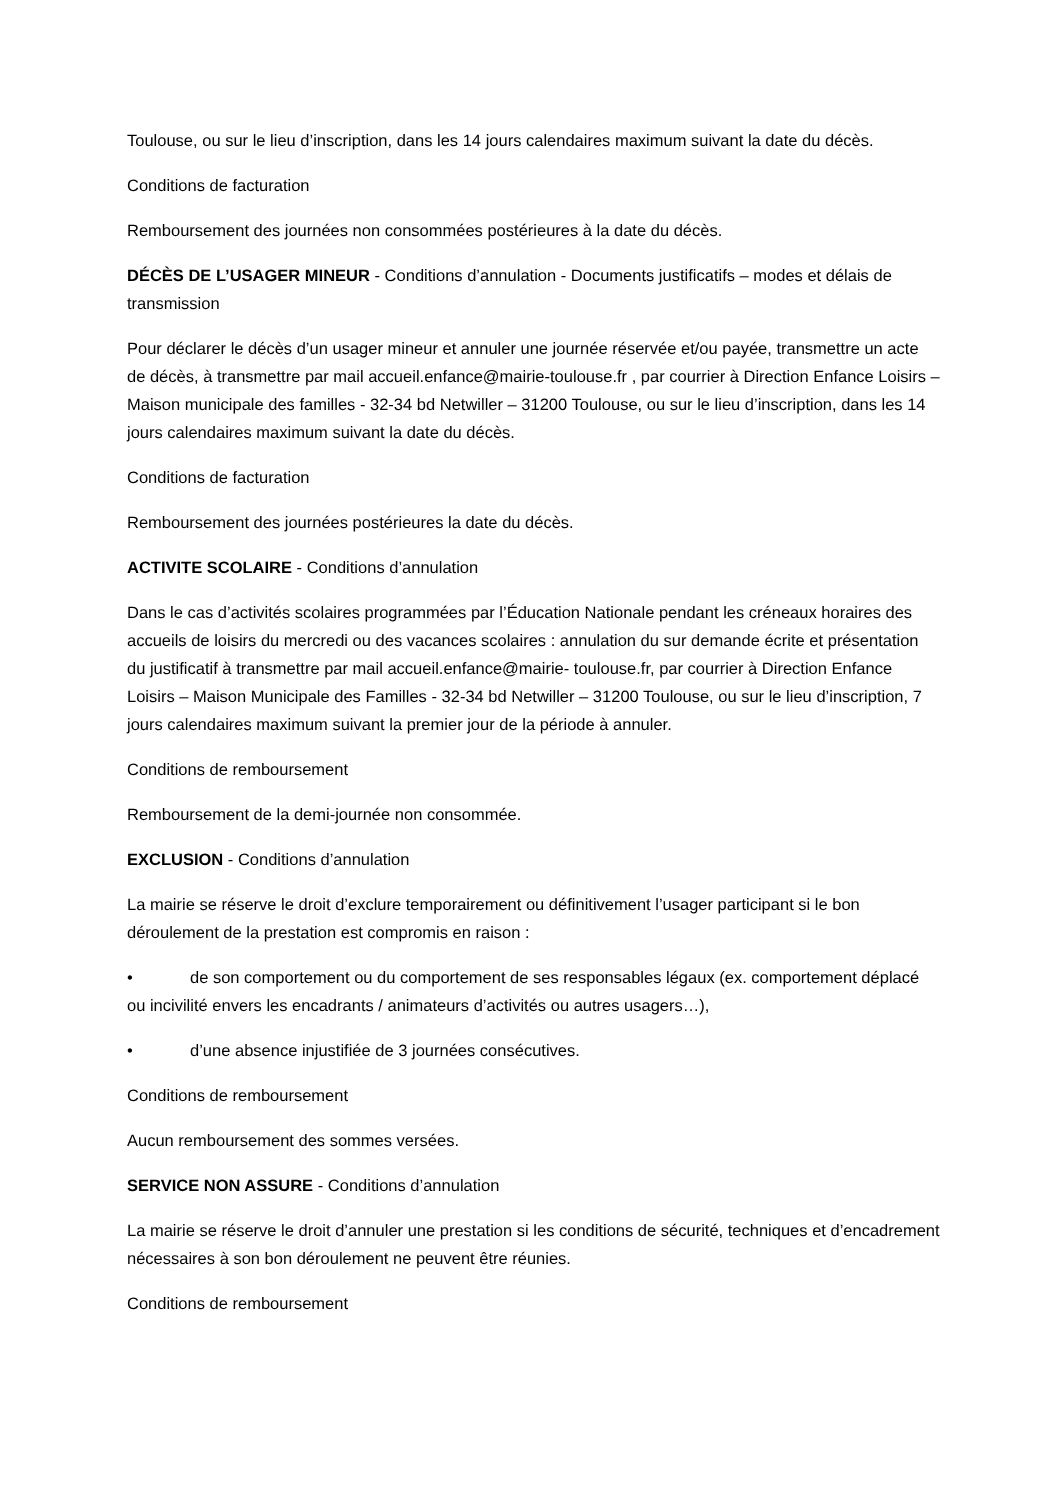Toulouse, ou sur le lieu d’inscription, dans les 14 jours calendaires maximum suivant la date du décès.
Conditions de facturation
Remboursement des journées non consommées postérieures à la date du décès.
DÉCÈS DE L’USAGER MINEUR - Conditions d’annulation - Documents justificatifs – modes et délais de transmission
Pour déclarer le décès d’un usager mineur et annuler une journée réservée et/ou payée, transmettre un acte de décès, à transmettre par mail accueil.enfance@mairie-toulouse.fr , par courrier à Direction Enfance Loisirs – Maison municipale des familles - 32-34 bd Netwiller – 31200 Toulouse, ou sur le lieu d’inscription, dans les 14 jours calendaires maximum suivant la date du décès.
Conditions de facturation
Remboursement des journées postérieures la date du décès.
ACTIVITE SCOLAIRE - Conditions d’annulation
Dans le cas d’activités scolaires programmées par l’Éducation Nationale pendant les créneaux horaires des accueils de loisirs du mercredi ou des vacances scolaires : annulation du sur demande écrite et présentation du justificatif à transmettre par mail accueil.enfance@mairie- toulouse.fr, par courrier à Direction Enfance Loisirs – Maison Municipale des Familles - 32-34 bd Netwiller – 31200 Toulouse, ou sur le lieu d’inscription, 7 jours calendaires maximum suivant la premier jour de la période à annuler.
Conditions de remboursement
Remboursement de la demi-journée non consommée.
EXCLUSION - Conditions d’annulation
La mairie se réserve le droit d’exclure temporairement ou définitivement l’usager participant si le bon déroulement de la prestation est compromis en raison :
• de son comportement ou du comportement de ses responsables légaux (ex. comportement déplacé ou incivilité envers les encadrants / animateurs d’activités ou autres usagers…),
• d’une absence injustifiée de 3 journées consécutives.
Conditions de remboursement
Aucun remboursement des sommes versées.
SERVICE NON ASSURE - Conditions d’annulation
La mairie se réserve le droit d’annuler une prestation si les conditions de sécurité, techniques et d’encadrement nécessaires à son bon déroulement ne peuvent être réunies.
Conditions de remboursement